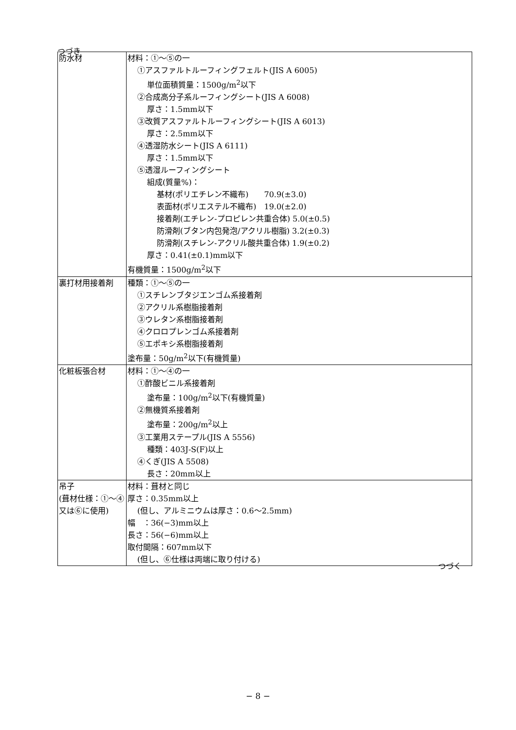つづき
| 防水材 | 材料：①～⑤の一 ①アスファルトルーフィングフェルト(JIS A 6005) 単位面積質量：1500g/m<sup>2</sup>以下 ②合成高分子系ルーフィングシート(JIS A 6008) 厚さ：1.5mm以下 ③改質アスファルトルーフィングシート(JIS A 6013) 厚さ：2.5mm以下 ④透湿防水シート(JIS A 6111) 厚さ：1.5mm以下 ⑤透湿ルーフィングシート 組成(質量%)： 基材(ポリエチレン不織布) 70.9(±3.0) 表面材(ポリエステル不織布) 19.0(±2.0) 接着剤(エチレン-プロピレン共重合体) 5.0(±0.5) 防滑剤(ブタン内包発泡/アクリル樹脂) 3.2(±0.3) 防滑剤(スチレン-アクリル酸共重合体) 1.9(±0.2) 厚さ：0.41(±0.1)mm以下 有機質量：1500g/m<sup>2</sup>以下 |
| 裏打材用接着剤 | 種類：①～⑤の一 ①スチレンブタジエンゴム系接着剤 ②アクリル系樹脂接着剤 ③ウレタン系樹脂接着剤 ④クロロプレンゴム系接着剤 ⑤エポキシ系樹脂接着剤 塗布量：50g/m<sup>2</sup>以下(有機質量) |
| 化粧板張合材 | 材料：①～④の一 ①酢酸ビニル系接着剤 塗布量：100g/m<sup>2</sup>以下(有機質量) ②無機質系接着剤 塗布量：200g/m<sup>2</sup>以上 ③工業用ステープル(JIS A 5556) 種類：403J-S(F)以上 ④くぎ(JIS A 5508) 長さ：20mm以上 |
| 吊子 (葺材仕様：①～④又は⑥に使用) | 材料：葺材と同じ 厚さ：0.35mm以上 (但し、アルミニウムは厚さ：0.6～2.5mm) 幅 ：36(−3)mm以上 長さ：56(−6)mm以上 取付間隔：607mm以下 (但し、⑥仕様は両端に取り付ける) |
つづく
− 8 −